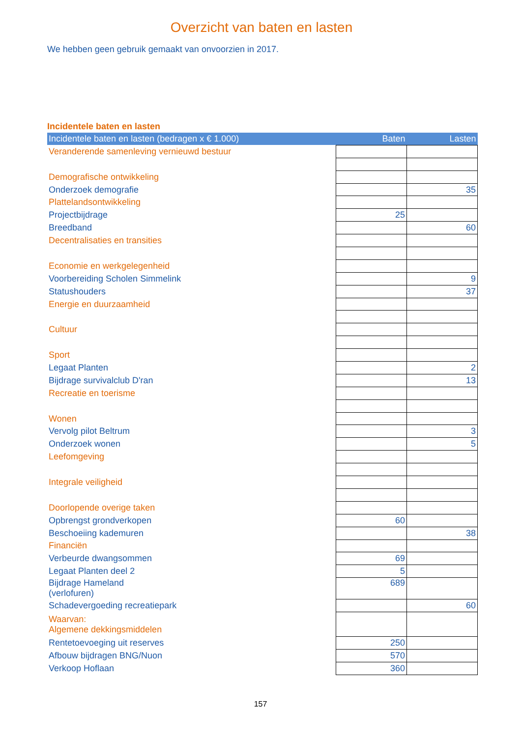Overzicht van baten en lasten
We hebben geen gebruik gemaakt van onvoorzien in 2017.
Incidentele baten en lasten
| Incidentele baten en lasten (bedragen x € 1.000) | Baten | Lasten |
| --- | --- | --- |
| Veranderende samenleving vernieuwd bestuur | | |
| Demografische ontwikkeling | | |
| Onderzoek demografie | | 35 |
| Plattelandsontwikkeling | | |
| Projectbijdrage | 25 | |
| Breedband | | 60 |
| Decentralisaties en transities | | |
| Economie en werkgelegenheid | | |
| Voorbereiding Scholen Simmelink | | 9 |
| Statushouders | | 37 |
| Energie en duurzaamheid | | |
| Cultuur | | |
| Sport | | |
| Legaat Planten | | 2 |
| Bijdrage survivalclub D'ran | | 13 |
| Recreatie en toerisme | | |
| Wonen | | |
| Vervolg pilot Beltrum | | 3 |
| Onderzoek wonen | | 5 |
| Leefomgeving | | |
| Integrale veiligheid | | |
| Doorlopende overige taken | | |
| Opbrengst grondverkopen | 60 | |
| Beschoeiing kademuren | | 38 |
| Financiën | | |
| Verbeurde dwangsommen | 69 | |
| Legaat Planten deel 2 | 5 | |
| Bijdrage Hameland (verlofuren) | 689 | |
| Schadevergoeding recreatiepark | | 60 |
| Waarvan: Algemene dekkingsmiddelen | | |
| Rentetoevoeging uit reserves | 250 | |
| Afbouw bijdragen BNG/Nuon | 570 | |
| Verkoop Hoflaan | 360 | |
157